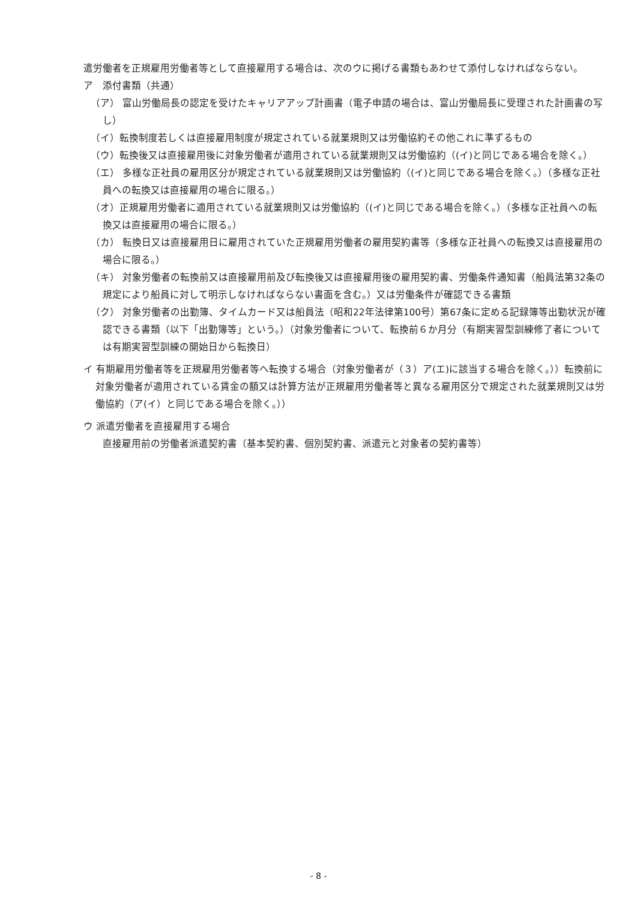遣労働者を正規雇用労働者等として直接雇用する場合は、次のウに掲げる書類もあわせて添付しなければならない。
ア　添付書類（共通）
（ア） 富山労働局長の認定を受けたキャリアアップ計画書（電子申請の場合は、富山労働局長に受理された計画書の写し）
（イ）転換制度若しくは直接雇用制度が規定されている就業規則又は労働協約その他これに準ずるもの
（ウ）転換後又は直接雇用後に対象労働者が適用されている就業規則又は労働協約（(イ)と同じである場合を除く。）
（エ） 多様な正社員の雇用区分が規定されている就業規則又は労働協約（(イ)と同じである場合を除く。）（多様な正社員への転換又は直接雇用の場合に限る。）
（オ）正規雇用労働者に適用されている就業規則又は労働協約（(イ)と同じである場合を除く。）（多様な正社員への転換又は直接雇用の場合に限る。）
（カ） 転換日又は直接雇用日に雇用されていた正規雇用労働者の雇用契約書等（多様な正社員への転換又は直接雇用の場合に限る。）
（キ） 対象労働者の転換前又は直接雇用前及び転換後又は直接雇用後の雇用契約書、労働条件通知書（船員法第32条の規定により船員に対して明示しなければならない書面を含む。）又は労働条件が確認できる書類
（ク） 対象労働者の出勤簿、タイムカード又は船員法（昭和22年法律第100号）第67条に定める記録簿等出勤状況が確認できる書類（以下「出勤簿等」という。）（対象労働者について、転換前６か月分（有期実習型訓練修了者については有期実習型訓練の開始日から転換日）
イ 有期雇用労働者等を正規雇用労働者等へ転換する場合（対象労働者が（３）ア(エ)に該当する場合を除く。））転換前に対象労働者が適用されている賃金の額又は計算方法が正規雇用労働者等と異なる雇用区分で規定された就業規則又は労働協約（ア(イ）と同じである場合を除く。））
ウ 派遣労働者を直接雇用する場合
直接雇用前の労働者派遣契約書（基本契約書、個別契約書、派遣元と対象者の契約書等）
- 8 -